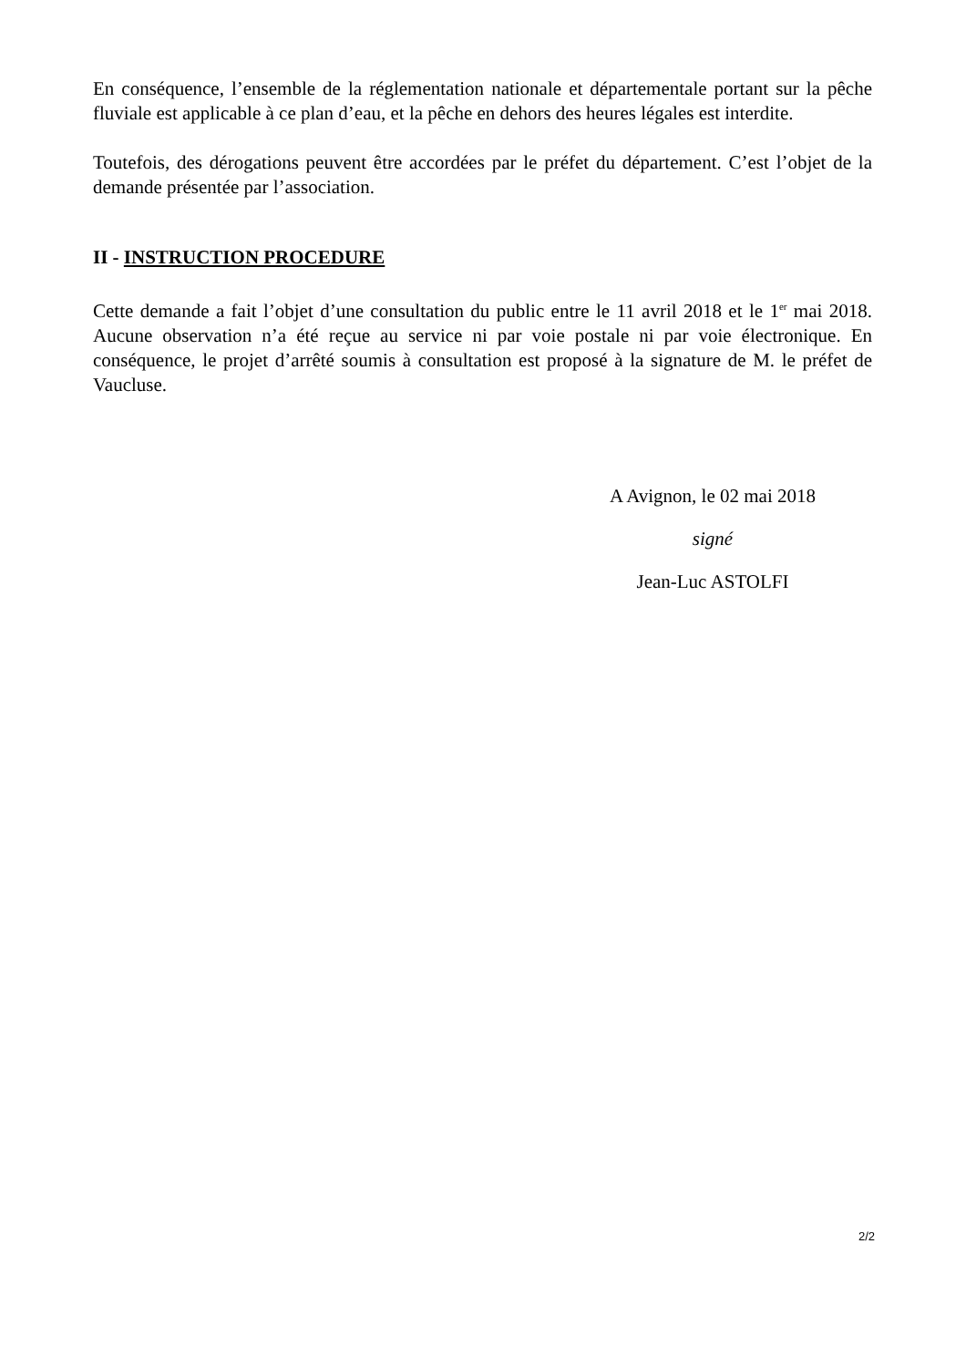En conséquence, l’ensemble de la réglementation nationale et départementale portant sur la pêche fluviale est applicable à ce plan d’eau, et la pêche en dehors des heures légales est interdite.
Toutefois, des dérogations peuvent être accordées par le préfet du département. C’est l’objet de la demande présentée par l’association.
II - INSTRUCTION PROCEDURE
Cette demande a fait l’objet d’une consultation du public entre le 11 avril 2018 et le 1<sup>er</sup> mai 2018. Aucune observation n’a été reçue au service ni par voie postale ni par voie électronique. En conséquence, le projet d’arrêté soumis à consultation est proposé à la signature de M. le préfet de Vaucluse.
A Avignon, le 02 mai 2018
signé
Jean-Luc ASTOLFI
2/2